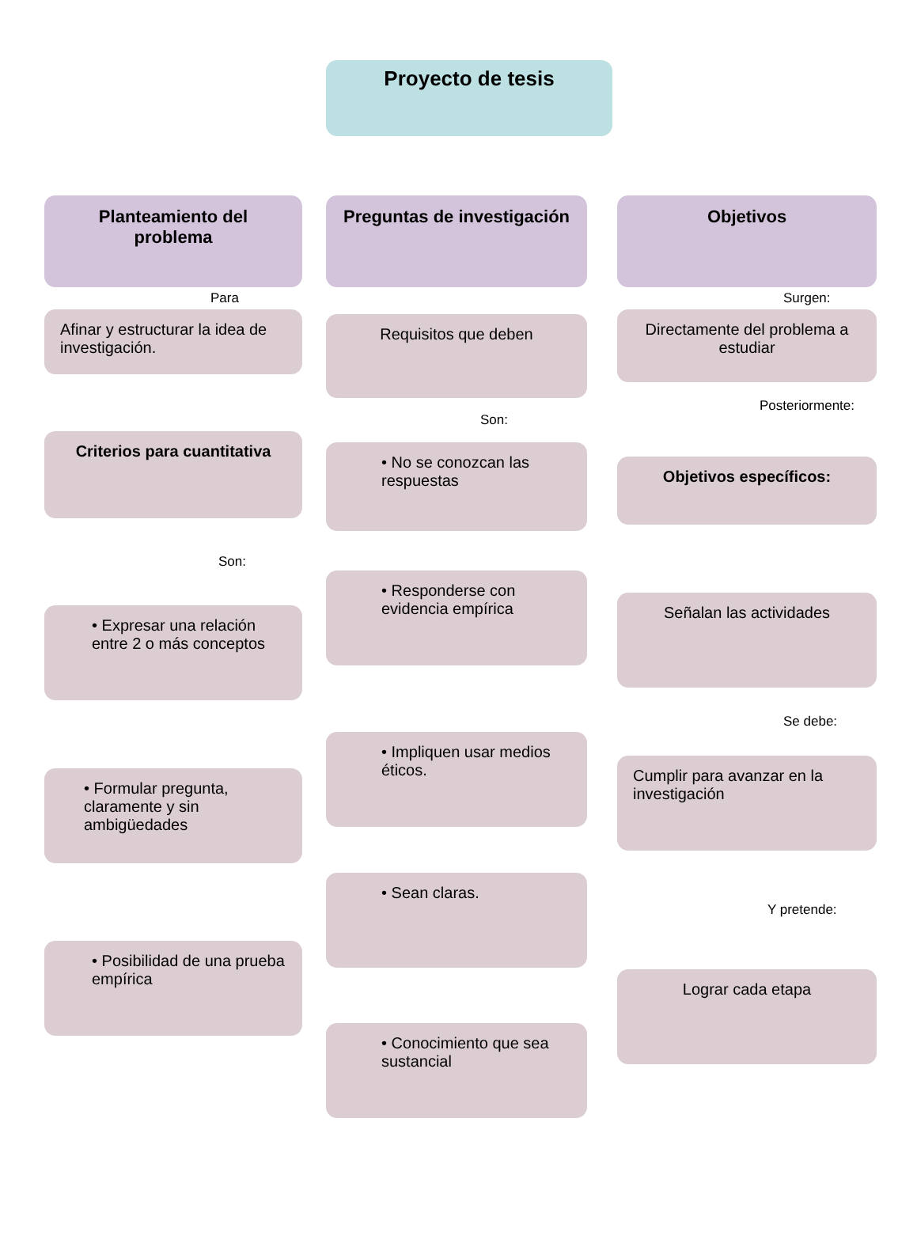Proyecto de tesis
Planteamiento del problema
Para
Afinar y estructurar la idea de investigación.
Criterios para cuantitativa
Son:
• Expresar una relación entre 2 o más conceptos
• Formular pregunta, claramente y sin ambigüedades
• Posibilidad de una prueba empírica
Preguntas de investigación
Requisitos que deben
Son:
• No se conozcan las respuestas
• Responderse con evidencia empírica
• Impliquen usar medios éticos.
• Sean claras.
• Conocimiento que sea sustancial
Objetivos
Surgen:
Directamente del problema a estudiar
Posteriormente:
Objetivos específicos:
Señalan las actividades
Se debe:
Cumplir para avanzar en la investigación
Y pretende:
Lograr cada etapa